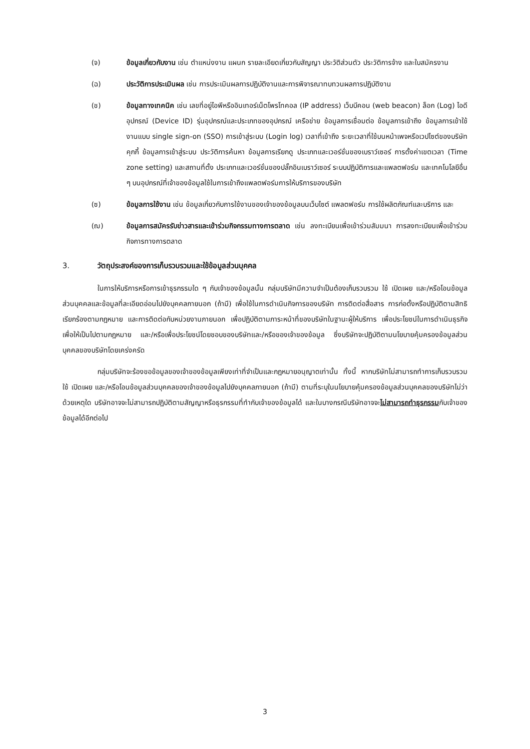(จ) ข้อมูลเกี่ยวกับงาน เช่น ตำแหน่งงาน แผนก รายละเอียดเกี่ยวกับสัญญา ประวัติส่วนตัว ประวัติการจ้าง และใบสมัครงาน
(ฉ) ประวัติการประเมินผล เช่น การประเมินผลการปฏิบัติงานและการพิจารณาทบทวนผลการปฏิบัติงาน
(ช) ข้อมูลทางเทคนิค เช่น เลขที่อยู่ไอพีหรืออินเทอร์เน็ตโพรโทคอล (IP address) เว็บบีคอน (web beacon) ล็อก (Log) ไอดีอุปกรณ์ (Device ID) รุ่นอุปกรณ์และประเภทของอุปกรณ์ เครือข่าย ข้อมูลการเชื่อมต่อ ข้อมูลการเข้าถึง ข้อมูลการเข้าใช้งานแบบ single sign-on (SSO) การเข้าสู่ระบบ (Login log) เวลาที่เข้าถึง ระยะเวลาที่ใช้บนหน้าเพจหรือเวปไซต์ของบริษัท คุกกี้ ข้อมูลการเข้าสู่ระบบ ประวัติการค้นหา ข้อมูลการเรียกดู ประเภทและเวอร์ชั่นของเบราว์เซอร์ การตั้งค่าเขตเวลา (Time zone setting) และสถานที่ตั้ง ประเภทและเวอร์ชั่นของปลั๊กอินเบราว์เซอร์ ระบบปฏิบัติการและแพลตฟอร์ม และเทคโนโลยีอื่น ๆ บนอุปกรณ์ที่เจ้าของข้อมูลใช้ในการเข้าถึงแพลตฟอร์มการให้บริการของบริษัท
(ซ) ข้อมูลการใช้งาน เช่น ข้อมูลเกี่ยวกับการใช้งานของเจ้าของข้อมูลบนเว็บไซต์ แพลตฟอร์ม การใช้ผลิตภัณฑ์และบริการ และ
(ฌ) ข้อมูลการสมัครรับข่าวสารและเข้าร่วมกิจกรรมทางการตลาด เช่น ลงทะเบียนเพื่อเข้าร่วมสัมมนา การลงทะเบียนเพื่อเข้าร่วมกิจการทางการตลาด
3. วัตถุประสงค์ของการเก็บรวบรวมและใช้ข้อมูลส่วนบุคคล
ในการให้บริการหรือการเข้าธุรกรรมใด ๆ กับเจ้าของข้อมูลนั้น กลุ่มบริษัทมีความจำเป็นต้องเก็บรวบรวม ใช้ เปิดเผย และ/หรือโอนข้อมูลส่วนบุคคลและข้อมูลที่ละเอียดอ่อนไปยังบุคคลภายนอก (ถ้ามี) เพื่อใช้ในการดำเนินกิจการของบริษัท การติดต่อสื่อสาร การก่อตั้งหรือปฏิบัติตามสิทธิเรียกร้องตามกฎหมาย และการติดต่อกับหน่วยงานภายนอก เพื่อปฏิบัติตามภาระหน้าที่ของบริษัทในฐานะผู้ให้บริการ เพื่อประโยชน์ในการดำเนินธุรกิจ เพื่อให้เป็นไปตามกฎหมาย และ/หรือเพื่อประโยชน์โดยชอบของบริษัทและ/หรือของเจ้าของข้อมูล ซึ่งบริษัทจะปฏิบัติตามนโยบายคุ้มครองข้อมูลส่วนบุคคลของบริษัทโดยเคร่งครัด
กลุ่มบริษัทจะร้องขอข้อมูลของเจ้าของข้อมูลเพียงเท่าที่จำเป็นและกฎหมายอนุญาตเท่านั้น ทั้งนี้ หากบริษัทไม่สามารถทำการเก็บรวบรวม ใช้ เปิดเผย และ/หรือโอนข้อมูลส่วนบุคคลของเจ้าของข้อมูลไปยังบุคคลภายนอก (ถ้ามี) ตามที่ระบุในนโยบายคุ้มครองข้อมูลส่วนบุคคลของบริษัทไม่ว่าด้วยเหตุใด บริษัทอาจจะไม่สามารถปฏิบัติตามสัญญาหรือธุรกรรมที่ทำกับเจ้าของข้อมูลได้ และในบางกรณีบริษัทอาจจะไม่สามารถทำธุรกรรมกับเจ้าของข้อมูลได้อีกต่อไป
3